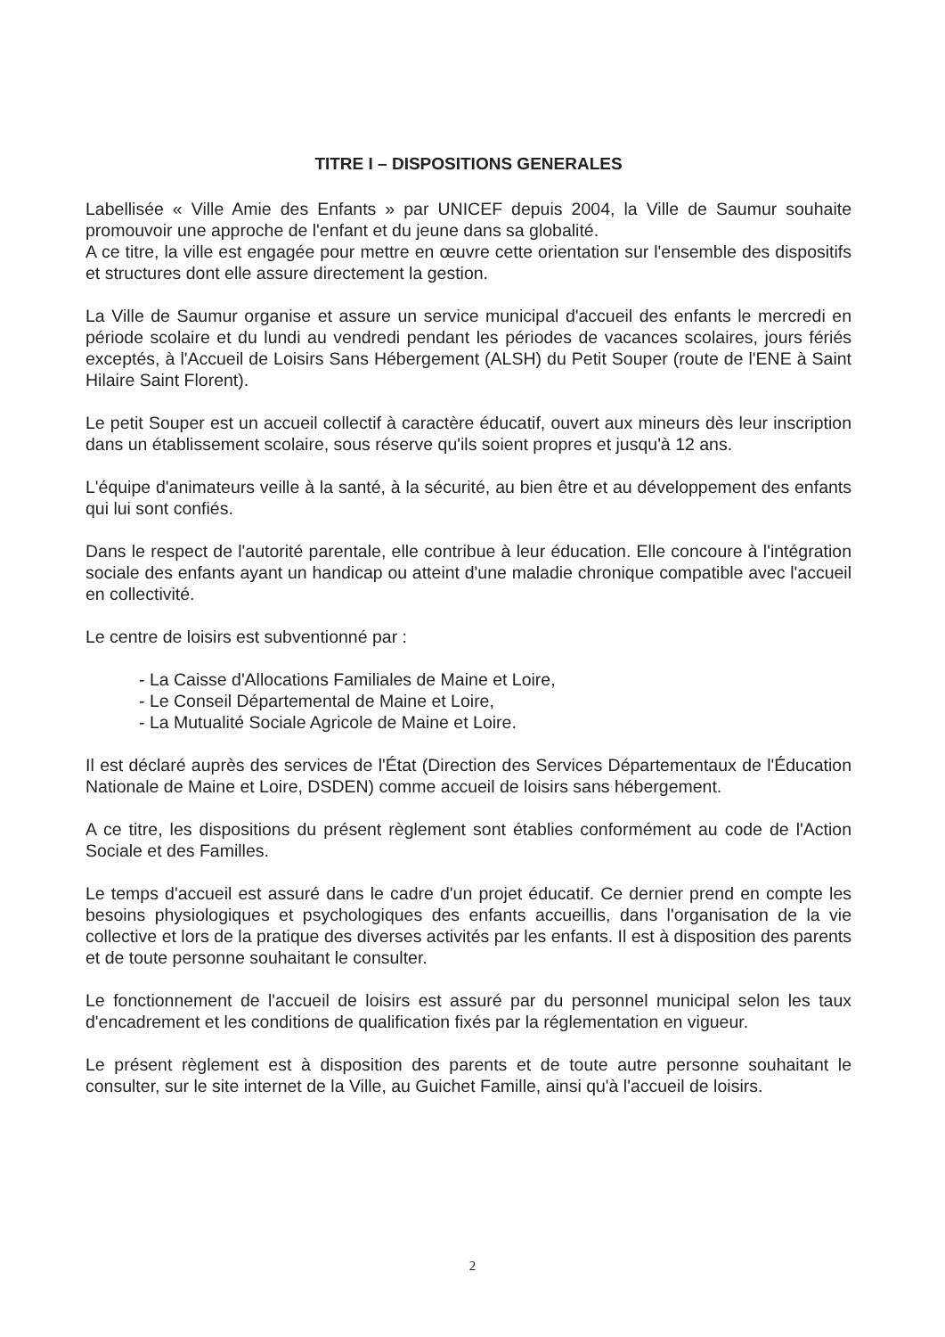TITRE I – DISPOSITIONS GENERALES
Labellisée « Ville Amie des Enfants » par UNICEF depuis 2004, la Ville de Saumur souhaite promouvoir une approche de l'enfant et du jeune dans sa globalité.
A ce titre, la ville est engagée pour mettre en œuvre cette orientation sur l'ensemble des dispositifs et structures dont elle assure directement la gestion.
La Ville de Saumur organise et assure un service municipal d'accueil des enfants le mercredi en période scolaire et du lundi au vendredi pendant les périodes de vacances scolaires, jours fériés exceptés, à l'Accueil de Loisirs Sans Hébergement (ALSH) du Petit Souper (route de l'ENE à Saint Hilaire Saint Florent).
Le petit Souper est un accueil collectif à caractère éducatif, ouvert aux mineurs dès leur inscription dans un établissement scolaire, sous réserve qu'ils soient propres et jusqu'à 12 ans.
L'équipe d'animateurs veille à la santé, à la sécurité, au bien être et au développement des enfants qui lui sont confiés.
Dans le respect de l'autorité parentale, elle contribue à leur éducation. Elle concoure à l'intégration sociale des enfants ayant un handicap ou atteint d'une maladie chronique compatible avec l'accueil en collectivité.
Le centre de loisirs est subventionné par :
- La Caisse d'Allocations Familiales de Maine et Loire,
- Le Conseil Départemental de Maine et Loire,
- La Mutualité Sociale Agricole de Maine et Loire.
Il est déclaré auprès des services de l'État (Direction des Services Départementaux de l'Éducation Nationale de Maine et Loire, DSDEN) comme accueil de loisirs sans hébergement.
A ce titre, les dispositions du présent règlement sont établies conformément au code de l'Action Sociale et des Familles.
Le temps d'accueil est assuré dans le cadre d'un projet éducatif. Ce dernier prend en compte les besoins physiologiques et psychologiques des enfants accueillis, dans l'organisation de la vie collective et lors de la pratique des diverses activités par les enfants. Il est à disposition des parents et de toute personne souhaitant le consulter.
Le fonctionnement de l'accueil de loisirs est assuré par du personnel municipal selon les taux d'encadrement et les conditions de qualification fixés par la réglementation en vigueur.
Le présent règlement est à disposition des parents et de toute autre personne souhaitant le consulter, sur le site internet de la Ville, au Guichet Famille, ainsi qu'à l'accueil de loisirs.
2